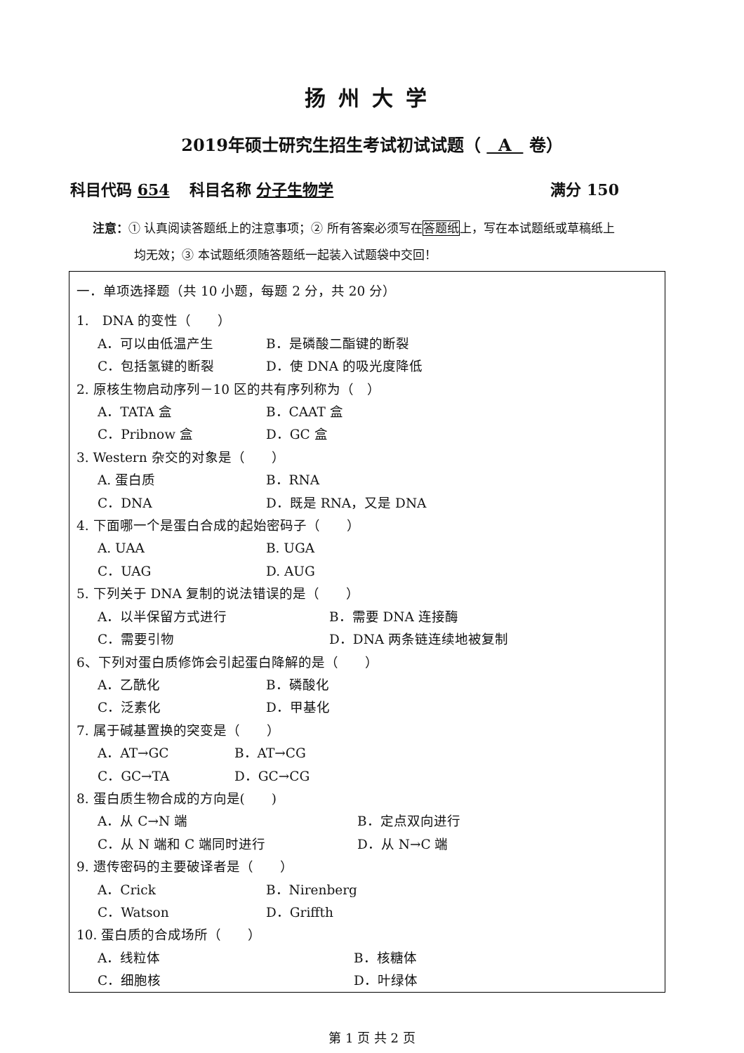扬州大学
2019年硕士研究生招生考试初试试题（ A 卷）
科目代码 654 科目名称 分子生物学 满分 150
注意：① 认真阅读答题纸上的注意事项；② 所有答案必须写在答题纸上，写在本试题纸或草稿纸上
均无效；③ 本试题纸须随答题纸一起装入试题袋中交回！
一．单项选择题（共 10 小题，每题 2 分，共 20 分）
1.　DNA 的变性（　　）
A．可以由低温产生 B．是磷酸二酯键的断裂
C．包括氢键的断裂 D．使 DNA 的吸光度降低
2. 原核生物启动序列－10 区的共有序列称为（　）
A．TATA 盒 B．CAAT 盒
C．Pribnow 盒 D．GC 盒
3. Western 杂交的对象是（　　）
A. 蛋白质 B．RNA
C．DNA D．既是 RNA，又是 DNA
4. 下面哪一个是蛋白合成的起始密码子（　　）
A. UAA B. UGA
C．UAG D. AUG
5. 下列关于 DNA 复制的说法错误的是（　　）
A．以半保留方式进行 B．需要 DNA 连接酶
C．需要引物 D．DNA 两条链连续地被复制
6、下列对蛋白质修饰会引起蛋白降解的是（　　）
A．乙酰化 B．磷酸化
C．泛素化 D．甲基化
7. 属于碱基置换的突变是（　　）
A．AT→GC B．AT→CG
C．GC→TA D．GC→CG
8. 蛋白质生物合成的方向是(　　)
A．从 C→N 端 B．定点双向进行
C．从 N 端和 C 端同时进行 D．从 N→C 端
9. 遗传密码的主要破译者是（　　）
A．Crick B．Nirenberg
C．Watson D．Griffth
10. 蛋白质的合成场所（　　）
A．线粒体 B．核糖体
C．细胞核 D．叶绿体
第 1 页 共 2 页